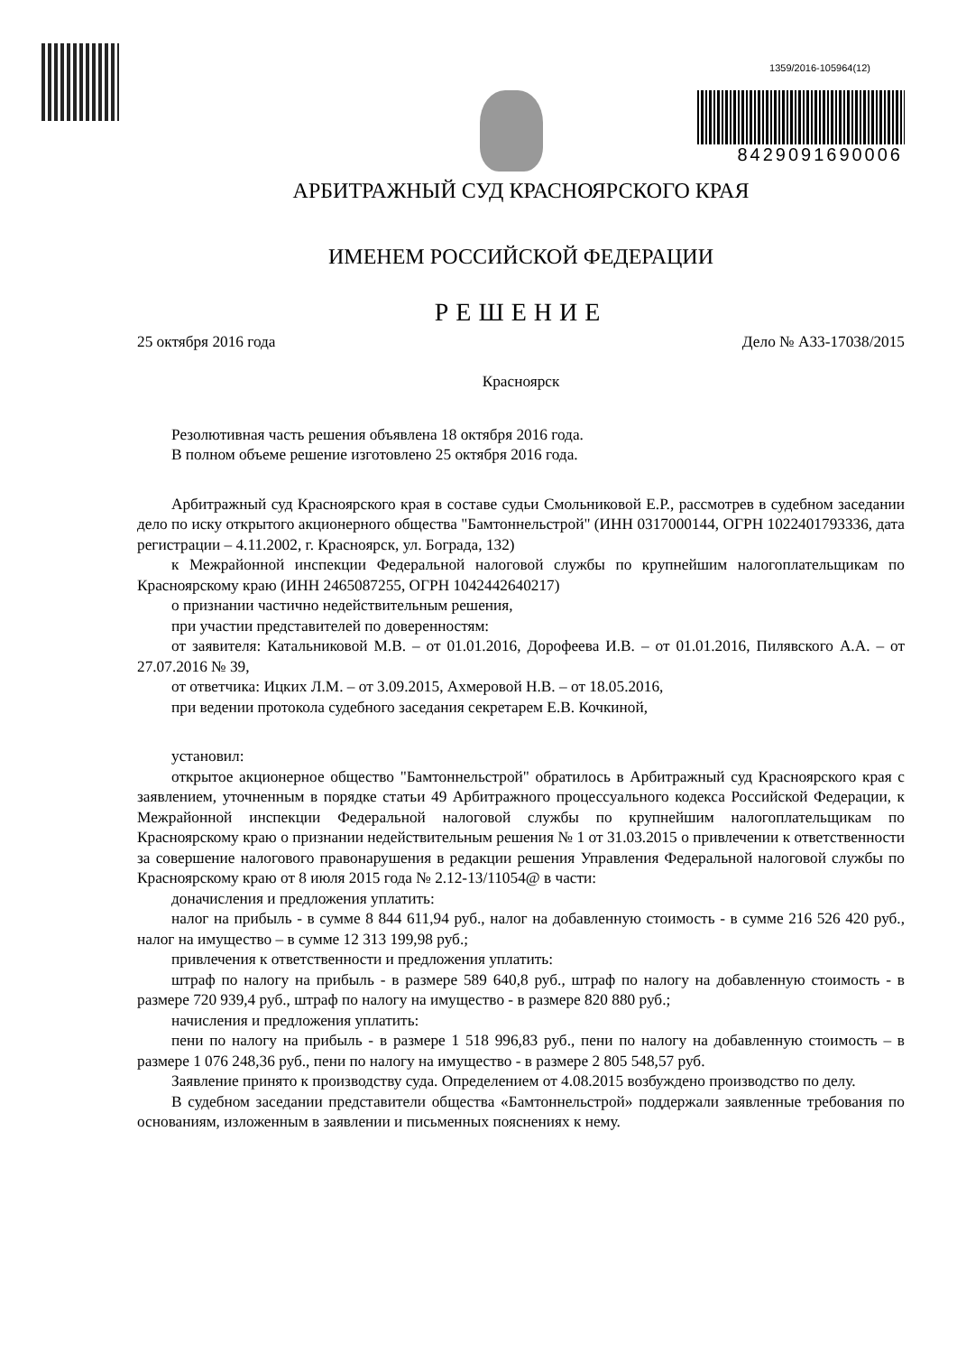1359/2016-105964(12)
8429091690006
АРБИТРАЖНЫЙ СУД КРАСНОЯРСКОГО КРАЯ
ИМЕНЕМ РОССИЙСКОЙ ФЕДЕРАЦИИ
РЕШЕНИЕ
25 октября 2016 года Дело № А33-17038/2015
Красноярск
Резолютивная часть решения объявлена 18 октября 2016 года.
В полном объеме решение изготовлено 25 октября 2016 года.
Арбитражный суд Красноярского края в составе судьи Смольниковой Е.Р., рассмотрев в судебном заседании дело по иску открытого акционерного общества "Бамтоннельстрой" (ИНН 0317000144, ОГРН 1022401793336, дата регистрации – 4.11.2002, г. Красноярск, ул. Бограда, 132)
к Межрайонной инспекции Федеральной налоговой службы по крупнейшим налогоплательщикам по Красноярскому краю (ИНН 2465087255, ОГРН 1042442640217)
о признании частично недействительным решения,
при участии представителей по доверенностям:
от заявителя: Катальниковой М.В. – от 01.01.2016, Дорофеева И.В. – от 01.01.2016, Пилявского А.А. – от 27.07.2016 № 39,
от ответчика: Ицких Л.М. – от 3.09.2015, Ахмеровой Н.В. – от 18.05.2016,
при ведении протокола судебного заседания секретарем Е.В. Кочкиной,
установил:
открытое акционерное общество "Бамтоннельстрой" обратилось в Арбитражный суд Красноярского края с заявлением, уточненным в порядке статьи 49 Арбитражного процессуального кодекса Российской Федерации, к Межрайонной инспекции Федеральной налоговой службы по крупнейшим налогоплательщикам по Красноярскому краю о признании недействительным решения № 1 от 31.03.2015 о привлечении к ответственности за совершение налогового правонарушения в редакции решения Управления Федеральной налоговой службы по Красноярскому краю от 8 июля 2015 года № 2.12-13/11054@ в части:
доначисления и предложения уплатить:
налог на прибыль - в сумме 8 844 611,94 руб., налог на добавленную стоимость - в сумме 216 526 420 руб., налог на имущество – в сумме 12 313 199,98 руб.;
привлечения к ответственности и предложения уплатить:
штраф по налогу на прибыль - в размере 589 640,8 руб., штраф по налогу на добавленную стоимость - в размере 720 939,4 руб., штраф по налогу на имущество - в размере 820 880 руб.;
начисления и предложения уплатить:
пени по налогу на прибыль - в размере 1 518 996,83 руб., пени по налогу на добавленную стоимость – в размере 1 076 248,36 руб., пени по налогу на имущество - в размере 2 805 548,57 руб.
Заявление принято к производству суда. Определением от 4.08.2015 возбуждено производство по делу.
В судебном заседании представители общества «Бамтоннельстрой» поддержали заявленные требования по основаниям, изложенным в заявлении и письменных пояснениях к нему.